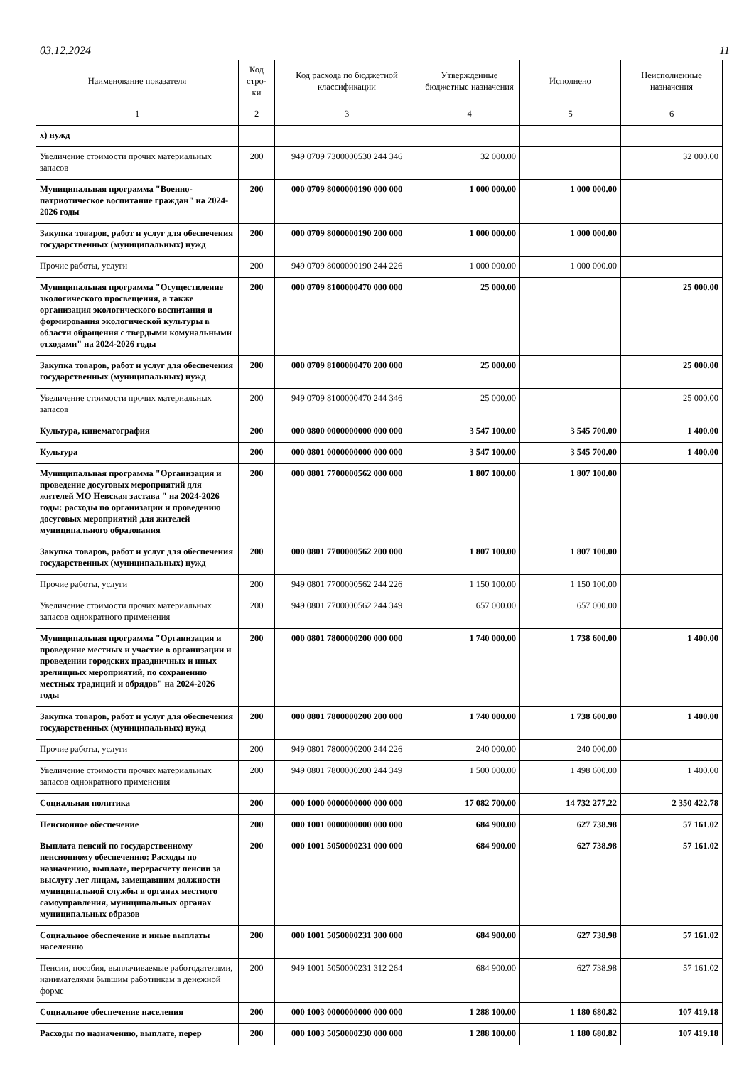03.12.2024 11
| Наименование показателя | Код стро-ки | Код расхода по бюджетной классификации | Утвержденные бюджетные назначения | Исполнено | Неисполненные назначения |
| --- | --- | --- | --- | --- | --- |
| 1 | 2 | 3 | 4 | 5 | 6 |
| х) нужд | | | | | |
| Увеличение стоимости прочих материальных запасов | 200 | 949 0709 7300000530 244 346 | 32 000.00 | | 32 000.00 |
| Муниципальная программа "Военно-патриотическое воспитание граждан" на 2024-2026 годы | 200 | 000 0709 8000000190 000 000 | 1 000 000.00 | 1 000 000.00 | |
| Закупка товаров, работ и услуг для обеспечения государственных (муниципальных) нужд | 200 | 000 0709 8000000190 200 000 | 1 000 000.00 | 1 000 000.00 | |
| Прочие работы, услуги | 200 | 949 0709 8000000190 244 226 | 1 000 000.00 | 1 000 000.00 | |
| Муниципальная программа "Осуществление экологического просвещения, а также организация экологического воспитания и формирования экологической культуры в области обращения с твердыми комунальными отходами" на 2024-2026 годы | 200 | 000 0709 8100000470 000 000 | 25 000.00 | | 25 000.00 |
| Закупка товаров, работ и услуг для обеспечения государственных (муниципальных) нужд | 200 | 000 0709 8100000470 200 000 | 25 000.00 | | 25 000.00 |
| Увеличение стоимости прочих материальных запасов | 200 | 949 0709 8100000470 244 346 | 25 000.00 | | 25 000.00 |
| Культура, кинематография | 200 | 000 0800 0000000000 000 000 | 3 547 100.00 | 3 545 700.00 | 1 400.00 |
| Культура | 200 | 000 0801 0000000000 000 000 | 3 547 100.00 | 3 545 700.00 | 1 400.00 |
| Муниципальная программа "Организация и проведение досуговых мероприятий для жителей МО Невская застава " на 2024-2026 годы: расходы по организации и проведению досуговых мероприятий для жителей муниципального образования | 200 | 000 0801 7700000562 000 000 | 1 807 100.00 | 1 807 100.00 | |
| Закупка товаров, работ и услуг для обеспечения государственных (муниципальных) нужд | 200 | 000 0801 7700000562 200 000 | 1 807 100.00 | 1 807 100.00 | |
| Прочие работы, услуги | 200 | 949 0801 7700000562 244 226 | 1 150 100.00 | 1 150 100.00 | |
| Увеличение стоимости прочих материальных запасов однократного применения | 200 | 949 0801 7700000562 244 349 | 657 000.00 | 657 000.00 | |
| Муниципальная программа "Организация и проведение местных и участие в организации и проведении городских праздничных и иных зрелищных мероприятий, по сохранению местных традиций и обрядов" на 2024-2026 годы | 200 | 000 0801 7800000200 000 000 | 1 740 000.00 | 1 738 600.00 | 1 400.00 |
| Закупка товаров, работ и услуг для обеспечения государственных (муниципальных) нужд | 200 | 000 0801 7800000200 200 000 | 1 740 000.00 | 1 738 600.00 | 1 400.00 |
| Прочие работы, услуги | 200 | 949 0801 7800000200 244 226 | 240 000.00 | 240 000.00 | |
| Увеличение стоимости прочих материальных запасов однократного применения | 200 | 949 0801 7800000200 244 349 | 1 500 000.00 | 1 498 600.00 | 1 400.00 |
| Социальная политика | 200 | 000 1000 0000000000 000 000 | 17 082 700.00 | 14 732 277.22 | 2 350 422.78 |
| Пенсионное обеспечение | 200 | 000 1001 0000000000 000 000 | 684 900.00 | 627 738.98 | 57 161.02 |
| Выплата пенсий по государственному пенсионному обеспечению: Расходы по назначению, выплате, перерасчету пенсии за выслугу лет лицам, замещавшим должности муниципальной службы в органах местного самоуправления, муниципальных органах муниципальных образов | 200 | 000 1001 5050000231 000 000 | 684 900.00 | 627 738.98 | 57 161.02 |
| Социальное обеспечение и иные выплаты населению | 200 | 000 1001 5050000231 300 000 | 684 900.00 | 627 738.98 | 57 161.02 |
| Пенсии, пособия, выплачиваемые работодателями, нанимателями бывшим работникам в денежной форме | 200 | 949 1001 5050000231 312 264 | 684 900.00 | 627 738.98 | 57 161.02 |
| Социальное обеспечение населения | 200 | 000 1003 0000000000 000 000 | 1 288 100.00 | 1 180 680.82 | 107 419.18 |
| Расходы по назначению, выплате, перер | 200 | 000 1003 5050000230 000 000 | 1 288 100.00 | 1 180 680.82 | 107 419.18 |